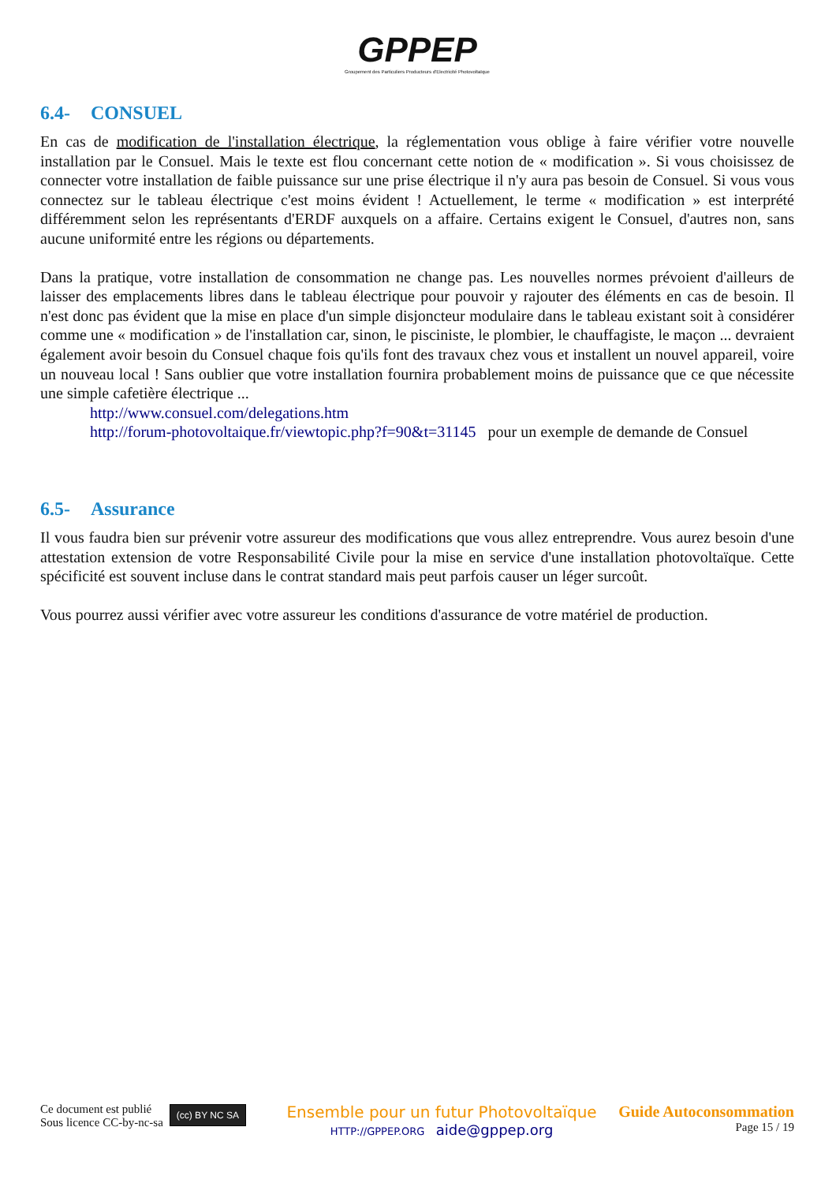GPPEP
Groupement des Particuliers Producteurs d'Electricité Photovoltaïque
6.4- CONSUEL
En cas de modification de l'installation électrique, la réglementation vous oblige à faire vérifier votre nouvelle installation par le Consuel. Mais le texte est flou concernant cette notion de « modification ». Si vous choisissez de connecter votre installation de faible puissance sur une prise électrique il n'y aura pas besoin de Consuel. Si vous vous connectez sur le tableau électrique c'est moins évident ! Actuellement, le terme « modification » est interprété différemment selon les représentants d'ERDF auxquels on a affaire. Certains exigent le Consuel, d'autres non, sans aucune uniformité entre les régions ou départements.
Dans la pratique, votre installation de consommation ne change pas. Les nouvelles normes prévoient d'ailleurs de laisser des emplacements libres dans le tableau électrique pour pouvoir y rajouter des éléments en cas de besoin. Il n'est donc pas évident que la mise en place d'un simple disjoncteur modulaire dans le tableau existant soit à considérer comme une « modification » de l'installation car, sinon, le pisciniste, le plombier, le chauffagiste, le maçon ... devraient également avoir besoin du Consuel chaque fois qu'ils font des travaux chez vous et installent un nouvel appareil, voire un nouveau local ! Sans oublier que votre installation fournira probablement moins de puissance que ce que nécessite une simple cafetière électrique ...
http://www.consuel.com/delegations.htm
http://forum-photovoltaique.fr/viewtopic.php?f=90&t=31145 pour un exemple de demande de Consuel
6.5- Assurance
Il vous faudra bien sur prévenir votre assureur des modifications que vous allez entreprendre. Vous aurez besoin d'une attestation extension de votre Responsabilité Civile pour la mise en service d'une installation photovoltaïque. Cette spécificité est souvent incluse dans le contrat standard mais peut parfois causer un léger surcoût.
Vous pourrez aussi vérifier avec votre assureur les conditions d'assurance de votre matériel de production.
Ce document est publié
Sous licence CC-by-nc-sa
(cc) BY NC SA
Ensemble pour un futur Photovoltaïque
HTTP://GPPEP.ORG aide@gppep.org
Guide Autoconsommation
Page 15 / 19